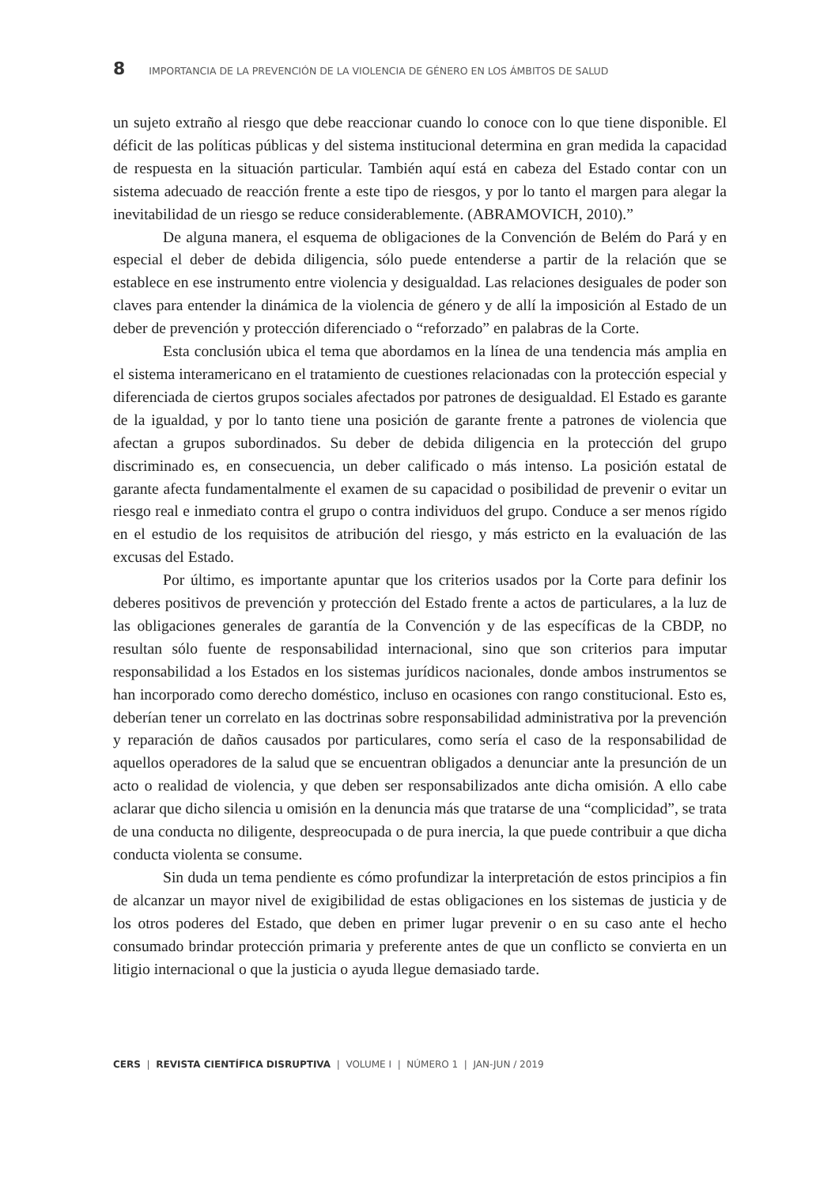8 IMPORTANCIA DE LA PREVENCIÓN DE LA VIOLENCIA DE GÉNERO EN LOS ÁMBITOS DE SALUD
un sujeto extraño al riesgo que debe reaccionar cuando lo conoce con lo que tiene disponible. El déficit de las políticas públicas y del sistema institucional determina en gran medida la capacidad de respuesta en la situación particular. También aquí está en cabeza del Estado contar con un sistema adecuado de reacción frente a este tipo de riesgos, y por lo tanto el margen para alegar la inevitabilidad de un riesgo se reduce considerablemente. (ABRAMOVICH, 2010).”
De alguna manera, el esquema de obligaciones de la Convención de Belém do Pará y en especial el deber de debida diligencia, sólo puede entenderse a partir de la relación que se establece en ese instrumento entre violencia y desigualdad. Las relaciones desiguales de poder son claves para entender la dinámica de la violencia de género y de allí la imposición al Estado de un deber de prevención y protección diferenciado o “reforzado” en palabras de la Corte.
Esta conclusión ubica el tema que abordamos en la línea de una tendencia más amplia en el sistema interamericano en el tratamiento de cuestiones relacionadas con la protección especial y diferenciada de ciertos grupos sociales afectados por patrones de desigualdad. El Estado es garante de la igualdad, y por lo tanto tiene una posición de garante frente a patrones de violencia que afectan a grupos subordinados. Su deber de debida diligencia en la protección del grupo discriminado es, en consecuencia, un deber calificado o más intenso. La posición estatal de garante afecta fundamentalmente el examen de su capacidad o posibilidad de prevenir o evitar un riesgo real e inmediato contra el grupo o contra individuos del grupo. Conduce a ser menos rígido en el estudio de los requisitos de atribución del riesgo, y más estricto en la evaluación de las excusas del Estado.
Por último, es importante apuntar que los criterios usados por la Corte para definir los deberes positivos de prevención y protección del Estado frente a actos de particulares, a la luz de las obligaciones generales de garantía de la Convención y de las específicas de la CBDP, no resultan sólo fuente de responsabilidad internacional, sino que son criterios para imputar responsabilidad a los Estados en los sistemas jurídicos nacionales, donde ambos instrumentos se han incorporado como derecho doméstico, incluso en ocasiones con rango constitucional. Esto es, deberían tener un correlato en las doctrinas sobre responsabilidad administrativa por la prevención y reparación de daños causados por particulares, como sería el caso de la responsabilidad de aquellos operadores de la salud que se encuentran obligados a denunciar ante la presunción de un acto o realidad de violencia, y que deben ser responsabilizados ante dicha omisión. A ello cabe aclarar que dicho silencia u omisión en la denuncia más que tratarse de una “complicidad”, se trata de una conducta no diligente, despreocupada o de pura inercia, la que puede contribuir a que dicha conducta violenta se consume.
Sin duda un tema pendiente es cómo profundizar la interpretación de estos principios a fin de alcanzar un mayor nivel de exigibilidad de estas obligaciones en los sistemas de justicia y de los otros poderes del Estado, que deben en primer lugar prevenir o en su caso ante el hecho consumado brindar protección primaria y preferente antes de que un conflicto se convierta en un litigio internacional o que la justicia o ayuda llegue demasiado tarde.
CERS | REVISTA CIENTÍFICA DISRUPTIVA | VOLUME I | NÚMERO 1 | JAN-JUN / 2019